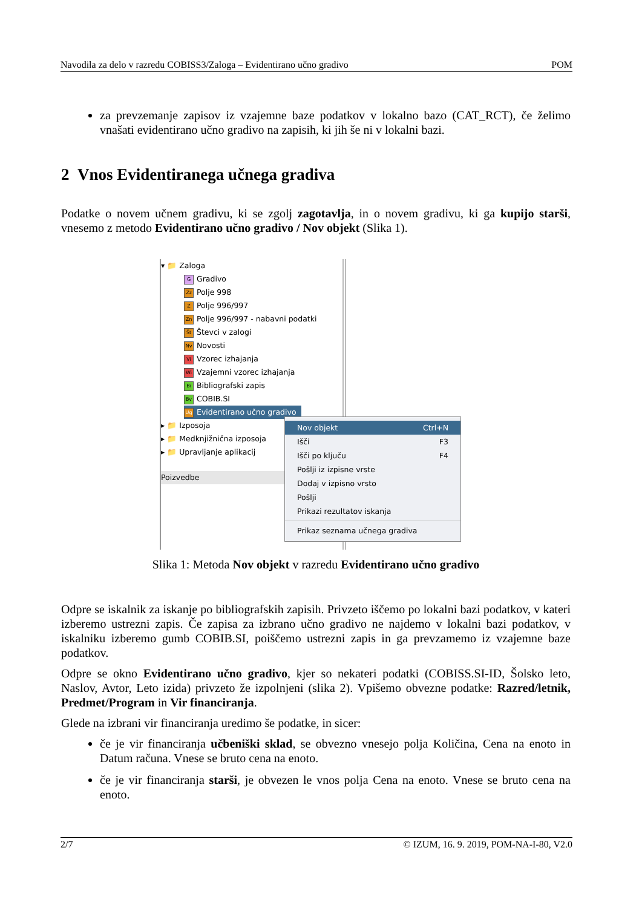Navodila za delo v razredu COBISS3/Zaloga – Evidentirano učno gradivo POM
za prevzemanje zapisov iz vzajemne baze podatkov v lokalno bazo (CAT_RCT), če želimo vnašati evidentirano učno gradivo na zapisih, ki jih še ni v lokalni bazi.
2 Vnos Evidentiranega učnega gradiva
Podatke o novem učnem gradivu, ki se zgolj zagotavlja, in o novem gradivu, ki ga kupijo starši, vnesemo z metodo Evidentirano učno gradivo / Nov objekt (Slika 1).
▾ 📁 Zaloga
G Gradivo
Zz Polje 998
Z Polje 996/997
Zn Polje 996/997 - nabavni podatki
Št Števci v zalogi
Nv Novosti
Vi Vzorec izhajanja
Wi Vzajemni vzorec izhajanja
Bi Bibliografski zapis
Bv COBIB.SI
Ug Evidentirano učno gradivo
▸ 📁 Izposoja
▸ 📁 Medknjižnična izposoja
▸ 📁 Upravljanje aplikacij
Poizvedbe
Nov objekt Ctrl+N
Išči F3
Išči po ključu F4
Pošlji iz izpisne vrste
Dodaj v izpisno vrsto
Pošlji
Prikazi rezultatov iskanja
Prikaz seznama učnega gradiva
Slika 1: Metoda Nov objekt v razredu Evidentirano učno gradivo
Odpre se iskalnik za iskanje po bibliografskih zapisih. Privzeto iščemo po lokalni bazi podatkov, v kateri izberemo ustrezni zapis. Če zapisa za izbrano učno gradivo ne najdemo v lokalni bazi podatkov, v iskalniku izberemo gumb COBIB.SI, poiščemo ustrezni zapis in ga prevzamemo iz vzajemne baze podatkov.
Odpre se okno Evidentirano učno gradivo, kjer so nekateri podatki (COBISS.SI-ID, Šolsko leto, Naslov, Avtor, Leto izida) privzeto že izpolnjeni (slika 2). Vpišemo obvezne podatke: Razred/letnik, Predmet/Program in Vir financiranja.
Glede na izbrani vir financiranja uredimo še podatke, in sicer:
če je vir financiranja učbeniški sklad, se obvezno vnesejo polja Količina, Cena na enoto in Datum računa. Vnese se bruto cena na enoto.
če je vir financiranja starši, je obvezen le vnos polja Cena na enoto. Vnese se bruto cena na enoto.
2/7 © IZUM, 16. 9. 2019, POM-NA-I-80, V2.0